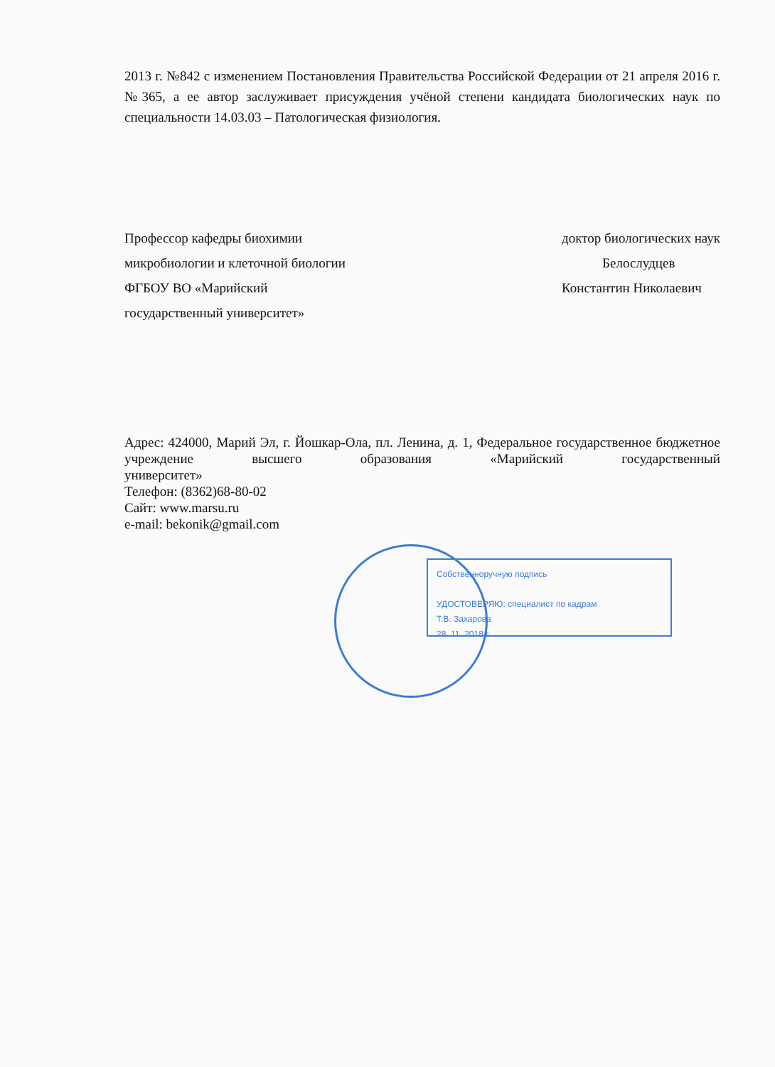2013 г. №842 с изменением Постановления Правительства Российской Федерации от 21 апреля 2016 г. №365, а ее автор заслуживает присуждения учёной степени кандидата биологических наук по специальности 14.03.03 – Патологическая физиология.
Профессор кафедры биохимии
микробиологии и клеточной биологии
ФГБОУ ВО «Марийский
государственный университет»
доктор биологических наук
Белослудцев
Константин Николаевич
Адрес: 424000, Марий Эл, г. Йошкар-Ола, пл. Ленина, д. 1, Федеральное государственное бюджетное учреждение высшего образования «Марийский государственный
университет»
Телефон: (8362)68-80-02
Сайт: www.marsu.ru
e-mail: bekonik@gmail.com
Собственноручную подпись
УДОСТОВЕРЯЮ: специалист по кадрам
Т.В. Захарова
28. 11. 2018 г.